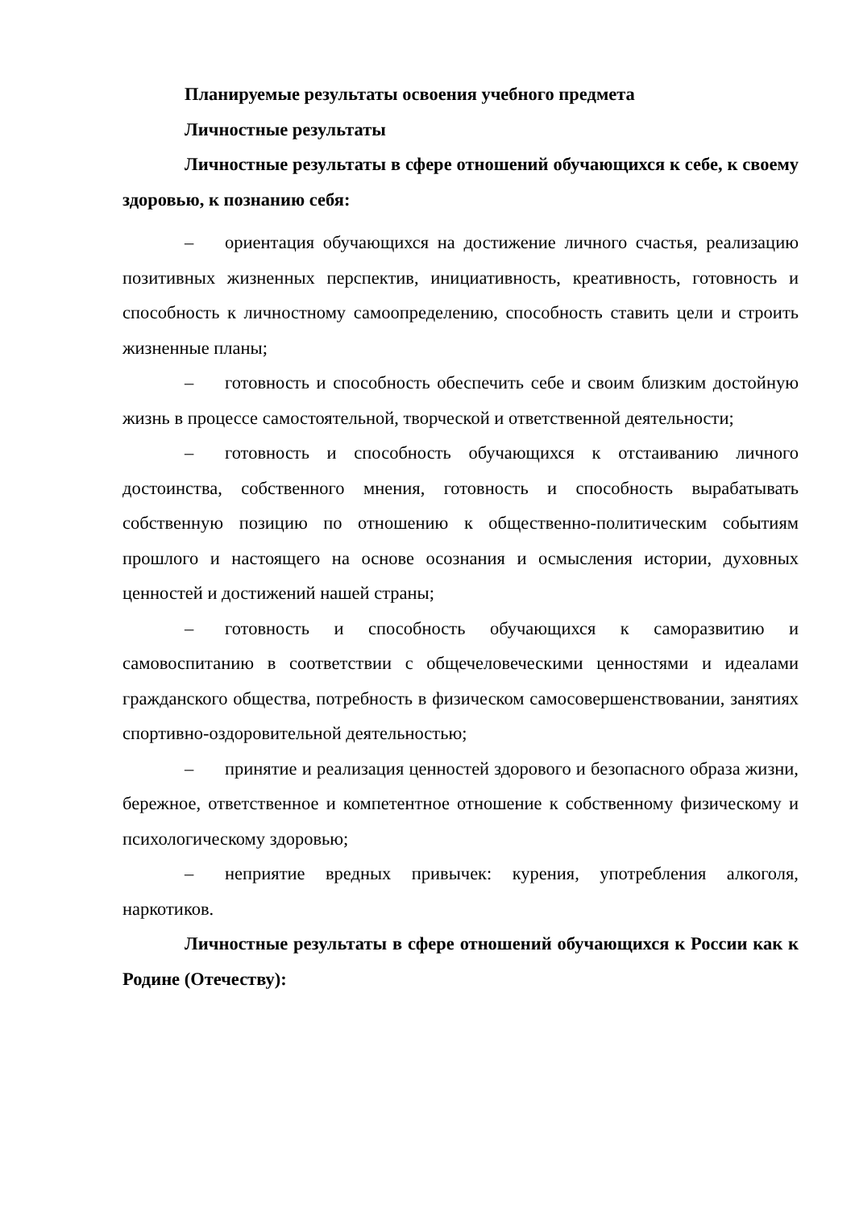Планируемые результаты освоения учебного предмета
Личностные результаты
Личностные результаты в сфере отношений обучающихся к себе, к своему здоровью, к познанию себя:
– ориентация обучающихся на достижение личного счастья, реализацию позитивных жизненных перспектив, инициативность, креативность, готовность и способность к личностному самоопределению, способность ставить цели и строить жизненные планы;
– готовность и способность обеспечить себе и своим близким достойную жизнь в процессе самостоятельной, творческой и ответственной деятельности;
– готовность и способность обучающихся к отстаиванию личного достоинства, собственного мнения, готовность и способность вырабатывать собственную позицию по отношению к общественно-политическим событиям прошлого и настоящего на основе осознания и осмысления истории, духовных ценностей и достижений нашей страны;
– готовность и способность обучающихся к саморазвитию и самовоспитанию в соответствии с общечеловеческими ценностями и идеалами гражданского общества, потребность в физическом самосовершенствовании, занятиях спортивно-оздоровительной деятельностью;
– принятие и реализация ценностей здорового и безопасного образа жизни, бережное, ответственное и компетентное отношение к собственному физическому и психологическому здоровью;
– неприятие вредных привычек: курения, употребления алкоголя, наркотиков.
Личностные результаты в сфере отношений обучающихся к России как к Родине (Отечеству):